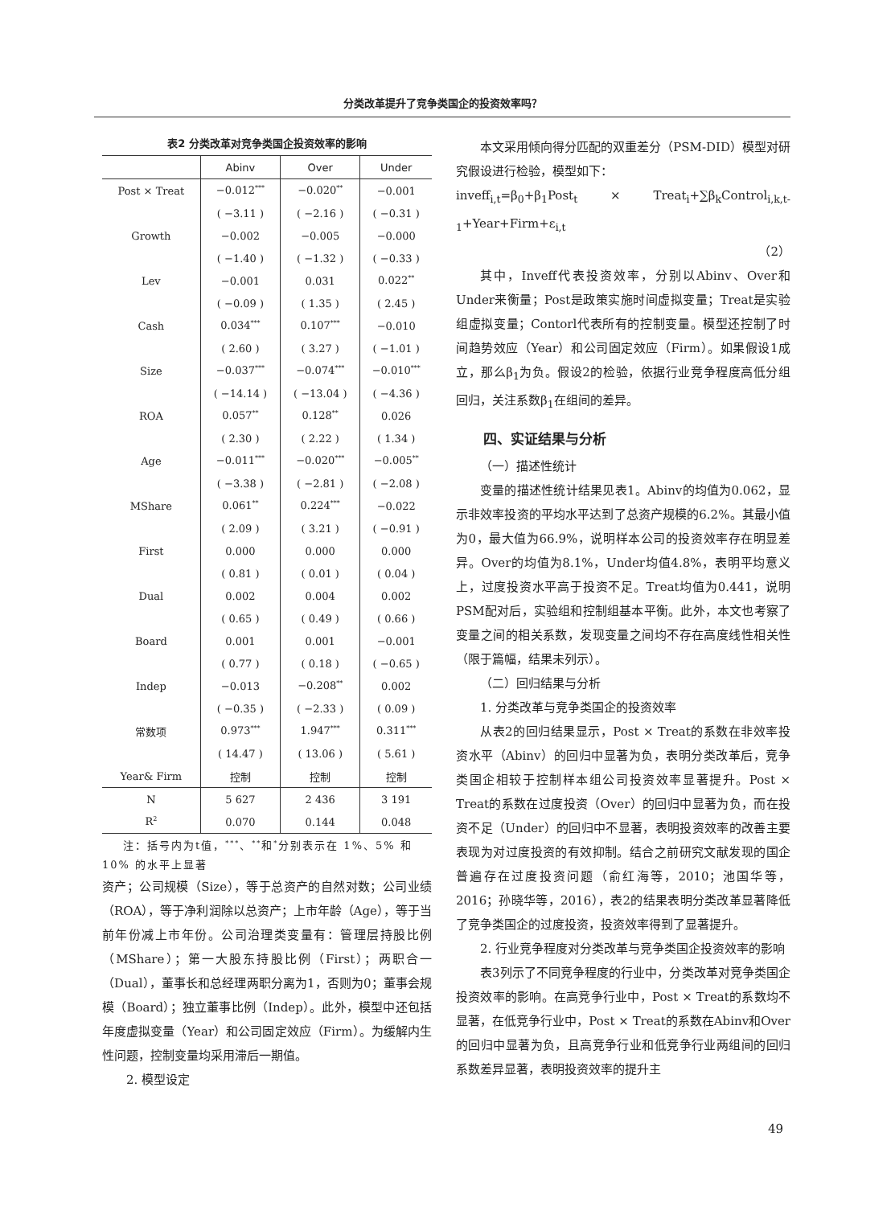分类改革提升了竞争类国企的投资效率吗？
表2 分类改革对竞争类国企投资效率的影响
| | Abinv | Over | Under |
| --- | --- | --- | --- |
| Post × Treat | −0.012<sup>***</sup> | −0.020<sup>**</sup> | −0.001 |
| | ( −3.11 ) | ( −2.16 ) | ( −0.31 ) |
| Growth | −0.002 | −0.005 | −0.000 |
| | ( −1.40 ) | ( −1.32 ) | ( −0.33 ) |
| Lev | −0.001 | 0.031 | 0.022<sup>**</sup> |
| | ( −0.09 ) | ( 1.35 ) | ( 2.45 ) |
| Cash | 0.034<sup>***</sup> | 0.107<sup>***</sup> | −0.010 |
| | ( 2.60 ) | ( 3.27 ) | ( −1.01 ) |
| Size | −0.037<sup>***</sup> | −0.074<sup>***</sup> | −0.010<sup>***</sup> |
| | ( −14.14 ) | ( −13.04 ) | ( −4.36 ) |
| ROA | 0.057<sup>**</sup> | 0.128<sup>**</sup> | 0.026 |
| | ( 2.30 ) | ( 2.22 ) | ( 1.34 ) |
| Age | −0.011<sup>***</sup> | −0.020<sup>***</sup> | −0.005<sup>**</sup> |
| | ( −3.38 ) | ( −2.81 ) | ( −2.08 ) |
| MShare | 0.061<sup>**</sup> | 0.224<sup>***</sup> | −0.022 |
| | ( 2.09 ) | ( 3.21 ) | ( −0.91 ) |
| First | 0.000 | 0.000 | 0.000 |
| | ( 0.81 ) | ( 0.01 ) | ( 0.04 ) |
| Dual | 0.002 | 0.004 | 0.002 |
| | ( 0.65 ) | ( 0.49 ) | ( 0.66 ) |
| Board | 0.001 | 0.001 | −0.001 |
| | ( 0.77 ) | ( 0.18 ) | ( −0.65 ) |
| Indep | −0.013 | −0.208<sup>**</sup> | 0.002 |
| | ( −0.35 ) | ( −2.33 ) | ( 0.09 ) |
| 常数项 | 0.973<sup>***</sup> | 1.947<sup>***</sup> | 0.311<sup>***</sup> |
| | ( 14.47 ) | ( 13.06 ) | ( 5.61 ) |
| Year& Firm | 控制 | 控制 | 控制 |
| N | 5 627 | 2 436 | 3 191 |
| R<sup>2</sup> | 0.070 | 0.144 | 0.048 |
注：括号内为t值，<sup>***</sup>、<sup>**</sup>和<sup>*</sup>分别表示在 1%、5% 和 10% 的水平上显著
资产；公司规模（Size），等于总资产的自然对数；公司业绩（ROA），等于净利润除以总资产；上市年龄（Age），等于当前年份减上市年份。公司治理类变量有：管理层持股比例（MShare）；第一大股东持股比例（First）；两职合一（Dual），董事长和总经理两职分离为1，否则为0；董事会规模（Board）；独立董事比例（Indep）。此外，模型中还包括年度虚拟变量（Year）和公司固定效应（Firm）。为缓解内生性问题，控制变量均采用滞后一期值。
2. 模型设定
本文采用倾向得分匹配的双重差分（PSM-DID）模型对研究假设进行检验，模型如下：
inveff<sub>i,t</sub>=β<sub>0</sub>+β<sub>1</sub>Post<sub>t</sub> × Treat<sub>i</sub>+∑β<sub>k</sub>Control<sub>i,k,t-1</sub>+Year+Firm+ε<sub>i,t</sub>
（2）
其中，Inveff代表投资效率，分别以Abinv、Over和Under来衡量；Post是政策实施时间虚拟变量；Treat是实验组虚拟变量；Contorl代表所有的控制变量。模型还控制了时间趋势效应（Year）和公司固定效应（Firm）。如果假设1成立，那么β<sub>1</sub>为负。假设2的检验，依据行业竞争程度高低分组回归，关注系数β<sub>1</sub>在组间的差异。
四、实证结果与分析
（一）描述性统计
变量的描述性统计结果见表1。Abinv的均值为0.062，显示非效率投资的平均水平达到了总资产规模的6.2%。其最小值为0，最大值为66.9%，说明样本公司的投资效率存在明显差异。Over的均值为8.1%，Under均值4.8%，表明平均意义上，过度投资水平高于投资不足。Treat均值为0.441，说明PSM配对后，实验组和控制组基本平衡。此外，本文也考察了变量之间的相关系数，发现变量之间均不存在高度线性相关性（限于篇幅，结果未列示）。
（二）回归结果与分析
1. 分类改革与竞争类国企的投资效率
从表2的回归结果显示，Post × Treat的系数在非效率投资水平（Abinv）的回归中显著为负，表明分类改革后，竞争类国企相较于控制样本组公司投资效率显著提升。Post × Treat的系数在过度投资（Over）的回归中显著为负，而在投资不足（Under）的回归中不显著，表明投资效率的改善主要表现为对过度投资的有效抑制。结合之前研究文献发现的国企普遍存在过度投资问题（俞红海等，2010；池国华等，2016；孙晓华等，2016），表2的结果表明分类改革显著降低了竞争类国企的过度投资，投资效率得到了显著提升。
2. 行业竞争程度对分类改革与竞争类国企投资效率的影响
表3列示了不同竞争程度的行业中，分类改革对竞争类国企投资效率的影响。在高竞争行业中，Post × Treat的系数均不显著，在低竞争行业中，Post × Treat的系数在Abinv和Over的回归中显著为负，且高竞争行业和低竞争行业两组间的回归系数差异显著，表明投资效率的提升主
49